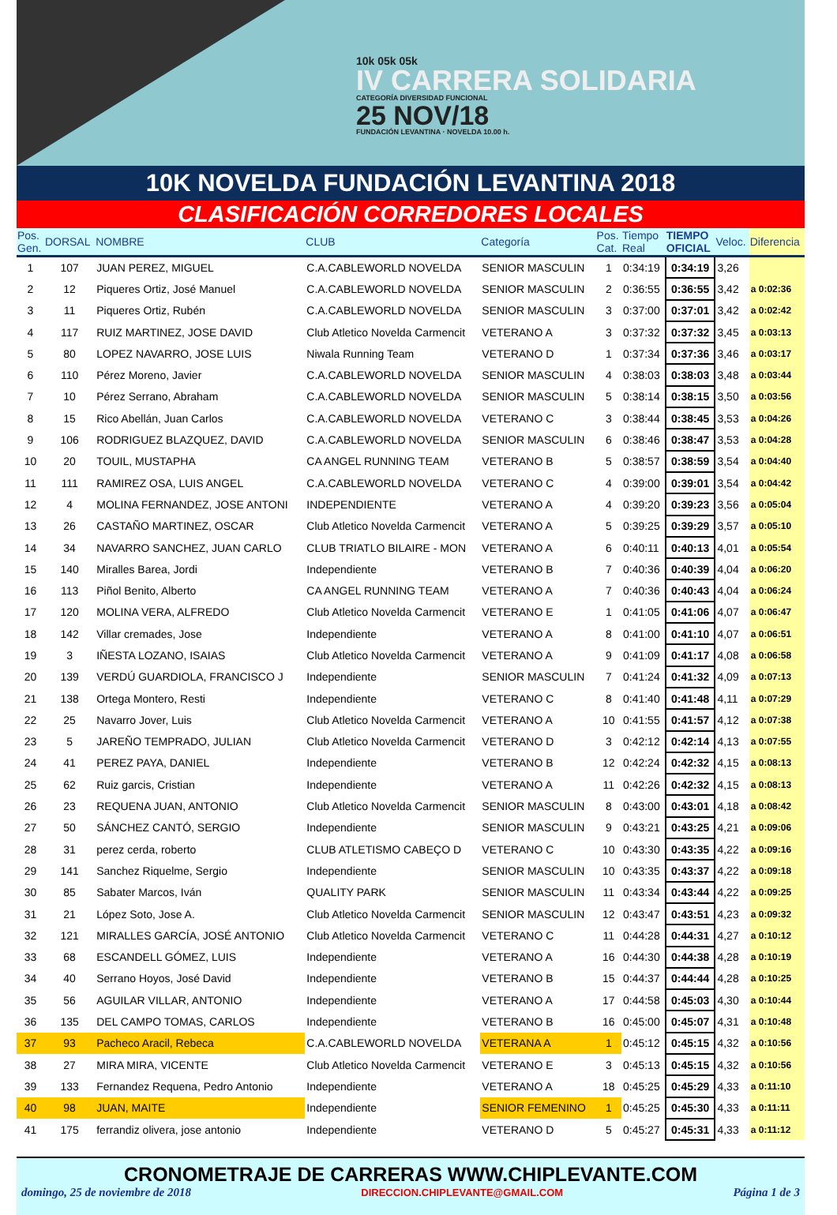10k 05k 05k
IV CARRERA SOLIDARIA
CATEGORÍA DIVERSIDAD FUNCIONAL
25 NOV/18
FUNDACIÓN LEVANTINA · NOVELDA 10.00 h.
10K NOVELDA FUNDACIÓN LEVANTINA 2018
CLASIFICACIÓN CORREDORES LOCALES
| Pos. Gen. | DORSAL | NOMBRE | CLUB | Categoría | Pos. Cat. | Tiempo Real | TIEMPO OFICIAL | Veloc. | Diferencia |
| --- | --- | --- | --- | --- | --- | --- | --- | --- | --- |
| 1 | 107 | JUAN PEREZ, MIGUEL | C.A.CABLEWORLD NOVELDA | SENIOR MASCULIN | 1 | 0:34:19 | 0:34:19 | 3,26 | |
| 2 | 12 | Piqueres Ortiz, José Manuel | C.A.CABLEWORLD NOVELDA | SENIOR MASCULIN | 2 | 0:36:55 | 0:36:55 | 3,42 | a 0:02:36 |
| 3 | 11 | Piqueres Ortiz, Rubén | C.A.CABLEWORLD NOVELDA | SENIOR MASCULIN | 3 | 0:37:00 | 0:37:01 | 3,42 | a 0:02:42 |
| 4 | 117 | RUIZ MARTINEZ, JOSE DAVID | Club Atletico Novelda Carmencit | VETERANO A | 3 | 0:37:32 | 0:37:32 | 3,45 | a 0:03:13 |
| 5 | 80 | LOPEZ NAVARRO, JOSE LUIS | Niwala Running Team | VETERANO D | 1 | 0:37:34 | 0:37:36 | 3,46 | a 0:03:17 |
| 6 | 110 | Pérez Moreno, Javier | C.A.CABLEWORLD NOVELDA | SENIOR MASCULIN | 4 | 0:38:03 | 0:38:03 | 3,48 | a 0:03:44 |
| 7 | 10 | Pérez Serrano, Abraham | C.A.CABLEWORLD NOVELDA | SENIOR MASCULIN | 5 | 0:38:14 | 0:38:15 | 3,50 | a 0:03:56 |
| 8 | 15 | Rico Abellán, Juan Carlos | C.A.CABLEWORLD NOVELDA | VETERANO C | 3 | 0:38:44 | 0:38:45 | 3,53 | a 0:04:26 |
| 9 | 106 | RODRIGUEZ BLAZQUEZ, DAVID | C.A.CABLEWORLD NOVELDA | SENIOR MASCULIN | 6 | 0:38:46 | 0:38:47 | 3,53 | a 0:04:28 |
| 10 | 20 | TOUIL, MUSTAPHA | CA ANGEL RUNNING TEAM | VETERANO B | 5 | 0:38:57 | 0:38:59 | 3,54 | a 0:04:40 |
| 11 | 111 | RAMIREZ OSA, LUIS ANGEL | C.A.CABLEWORLD NOVELDA | VETERANO C | 4 | 0:39:00 | 0:39:01 | 3,54 | a 0:04:42 |
| 12 | 4 | MOLINA FERNANDEZ, JOSE ANTONI | INDEPENDIENTE | VETERANO A | 4 | 0:39:20 | 0:39:23 | 3,56 | a 0:05:04 |
| 13 | 26 | CASTAÑO MARTINEZ, OSCAR | Club Atletico Novelda Carmencit | VETERANO A | 5 | 0:39:25 | 0:39:29 | 3,57 | a 0:05:10 |
| 14 | 34 | NAVARRO SANCHEZ, JUAN CARLO | CLUB TRIATLO BILAIRE - MON | VETERANO A | 6 | 0:40:11 | 0:40:13 | 4,01 | a 0:05:54 |
| 15 | 140 | Miralles Barea, Jordi | Independiente | VETERANO B | 7 | 0:40:36 | 0:40:39 | 4,04 | a 0:06:20 |
| 16 | 113 | Piñol Benito, Alberto | CA ANGEL RUNNING TEAM | VETERANO A | 7 | 0:40:36 | 0:40:43 | 4,04 | a 0:06:24 |
| 17 | 120 | MOLINA VERA, ALFREDO | Club Atletico Novelda Carmencit | VETERANO E | 1 | 0:41:05 | 0:41:06 | 4,07 | a 0:06:47 |
| 18 | 142 | Villar cremades, Jose | Independiente | VETERANO A | 8 | 0:41:00 | 0:41:10 | 4,07 | a 0:06:51 |
| 19 | 3 | IÑESTA LOZANO, ISAIAS | Club Atletico Novelda Carmencit | VETERANO A | 9 | 0:41:09 | 0:41:17 | 4,08 | a 0:06:58 |
| 20 | 139 | VERDÚ GUARDIOLA, FRANCISCO J | Independiente | SENIOR MASCULIN | 7 | 0:41:24 | 0:41:32 | 4,09 | a 0:07:13 |
| 21 | 138 | Ortega Montero, Resti | Independiente | VETERANO C | 8 | 0:41:40 | 0:41:48 | 4,11 | a 0:07:29 |
| 22 | 25 | Navarro Jover, Luis | Club Atletico Novelda Carmencit | VETERANO A | 10 | 0:41:55 | 0:41:57 | 4,12 | a 0:07:38 |
| 23 | 5 | JAREÑO TEMPRADO, JULIAN | Club Atletico Novelda Carmencit | VETERANO D | 3 | 0:42:12 | 0:42:14 | 4,13 | a 0:07:55 |
| 24 | 41 | PEREZ PAYA, DANIEL | Independiente | VETERANO B | 12 | 0:42:24 | 0:42:32 | 4,15 | a 0:08:13 |
| 25 | 62 | Ruiz garcis, Cristian | Independiente | VETERANO A | 11 | 0:42:26 | 0:42:32 | 4,15 | a 0:08:13 |
| 26 | 23 | REQUENA JUAN, ANTONIO | Club Atletico Novelda Carmencit | SENIOR MASCULIN | 8 | 0:43:00 | 0:43:01 | 4,18 | a 0:08:42 |
| 27 | 50 | SÁNCHEZ CANTÓ, SERGIO | Independiente | SENIOR MASCULIN | 9 | 0:43:21 | 0:43:25 | 4,21 | a 0:09:06 |
| 28 | 31 | perez cerda, roberto | CLUB ATLETISMO CABEÇO D | VETERANO C | 10 | 0:43:30 | 0:43:35 | 4,22 | a 0:09:16 |
| 29 | 141 | Sanchez Riquelme, Sergio | Independiente | SENIOR MASCULIN | 10 | 0:43:35 | 0:43:37 | 4,22 | a 0:09:18 |
| 30 | 85 | Sabater Marcos, Iván | QUALITY PARK | SENIOR MASCULIN | 11 | 0:43:34 | 0:43:44 | 4,22 | a 0:09:25 |
| 31 | 21 | López Soto, Jose A. | Club Atletico Novelda Carmencit | SENIOR MASCULIN | 12 | 0:43:47 | 0:43:51 | 4,23 | a 0:09:32 |
| 32 | 121 | MIRALLES GARCÍA, JOSÉ ANTONIO | Club Atletico Novelda Carmencit | VETERANO C | 11 | 0:44:28 | 0:44:31 | 4,27 | a 0:10:12 |
| 33 | 68 | ESCANDELL GÓMEZ, LUIS | Independiente | VETERANO A | 16 | 0:44:30 | 0:44:38 | 4,28 | a 0:10:19 |
| 34 | 40 | Serrano Hoyos, José David | Independiente | VETERANO B | 15 | 0:44:37 | 0:44:44 | 4,28 | a 0:10:25 |
| 35 | 56 | AGUILAR VILLAR, ANTONIO | Independiente | VETERANO A | 17 | 0:44:58 | 0:45:03 | 4,30 | a 0:10:44 |
| 36 | 135 | DEL CAMPO TOMAS, CARLOS | Independiente | VETERANO B | 16 | 0:45:00 | 0:45:07 | 4,31 | a 0:10:48 |
| 37 | 93 | Pacheco Aracil, Rebeca | C.A.CABLEWORLD NOVELDA | VETERANA A | 1 | 0:45:12 | 0:45:15 | 4,32 | a 0:10:56 |
| 38 | 27 | MIRA MIRA, VICENTE | Club Atletico Novelda Carmencit | VETERANO E | 3 | 0:45:13 | 0:45:15 | 4,32 | a 0:10:56 |
| 39 | 133 | Fernandez Requena, Pedro Antonio | Independiente | VETERANO A | 18 | 0:45:25 | 0:45:29 | 4,33 | a 0:11:10 |
| 40 | 98 | JUAN, MAITE | Independiente | SENIOR FEMENINO | 1 | 0:45:25 | 0:45:30 | 4,33 | a 0:11:11 |
| 41 | 175 | ferrandiz olivera, jose antonio | Independiente | VETERANO D | 5 | 0:45:27 | 0:45:31 | 4,33 | a 0:11:12 |
CRONOMETRAJE DE CARRERAS WWW.CHIPLEVANTE.COM
domingo, 25 de noviembre de 2018 DIRECCION.CHIPLEVANTE@GMAIL.COM Página 1 de 3